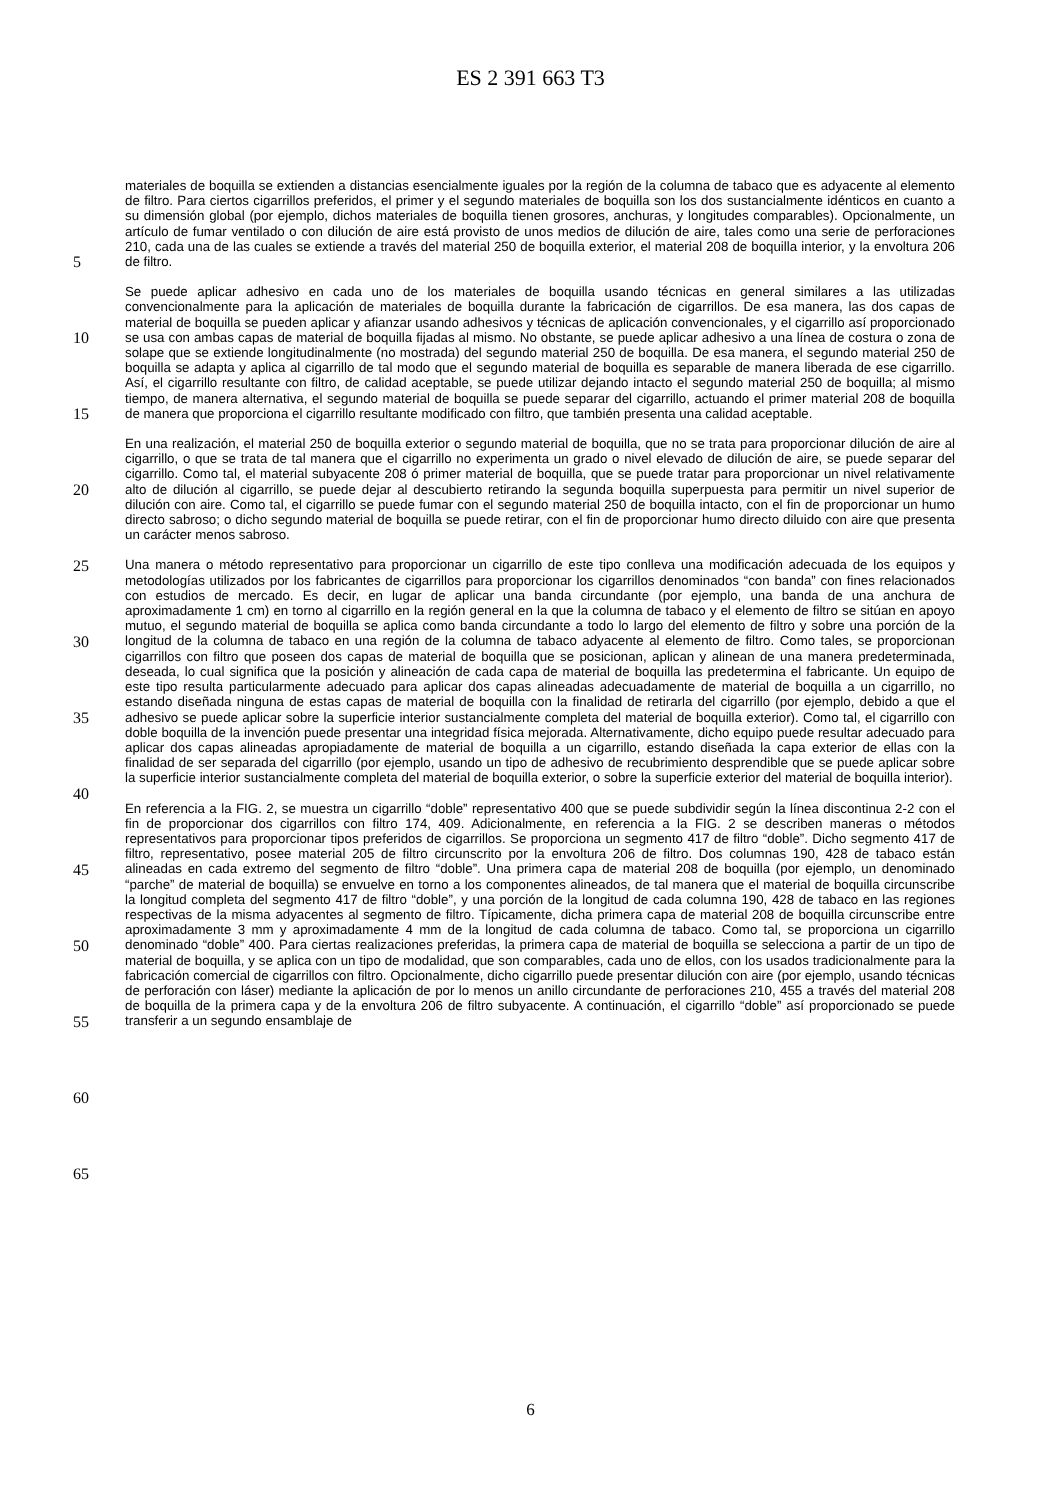ES 2 391 663 T3
materiales de boquilla se extienden a distancias esencialmente iguales por la región de la columna de tabaco que es adyacente al elemento de filtro. Para ciertos cigarrillos preferidos, el primer y el segundo materiales de boquilla son los dos sustancialmente idénticos en cuanto a su dimensión global (por ejemplo, dichos materiales de boquilla tienen grosores, anchuras, y longitudes comparables). Opcionalmente, un artículo de fumar ventilado o con dilución de aire
5
está provisto de unos medios de dilución de aire, tales como una serie de perforaciones 210, cada una de las cuales se extiende a través del material 250 de boquilla exterior, el material 208 de boquilla interior, y la envoltura 206 de filtro.
Se puede aplicar adhesivo en cada uno de los materiales de boquilla usando técnicas en general similares a las
10
utilizadas convencionalmente para la aplicación de materiales de boquilla durante la fabricación de cigarrillos. De esa manera, las dos capas de material de boquilla se pueden aplicar y afianzar usando adhesivos y técnicas de aplicación convencionales, y el cigarrillo así proporcionado se usa con ambas capas de material de boquilla fijadas al mismo. No obstante, se puede aplicar adhesivo a una línea de costura o zona de solape que se extiende longitudinalmente (no mostrada) del segundo material 250 de boquilla. De esa manera, el segundo material 250 de
15
boquilla se adapta y aplica al cigarrillo de tal modo que el segundo material de boquilla es separable de manera liberada de ese cigarrillo. Así, el cigarrillo resultante con filtro, de calidad aceptable, se puede utilizar dejando intacto el segundo material 250 de boquilla; al mismo tiempo, de manera alternativa, el segundo material de boquilla se puede separar del cigarrillo, actuando el primer material 208 de boquilla de manera que proporciona el cigarrillo resultante modificado con filtro, que también presenta una calidad aceptable.
20
En una realización, el material 250 de boquilla exterior o segundo material de boquilla, que no se trata para proporcionar dilución de aire al cigarrillo, o que se trata de tal manera que el cigarrillo no experimenta un grado o nivel elevado de dilución de aire, se puede separar del cigarrillo. Como tal, el material subyacente 208 ó primer material de boquilla, que se puede tratar para proporcionar un nivel relativamente alto de dilución al cigarrillo, se
25
puede dejar al descubierto retirando la segunda boquilla superpuesta para permitir un nivel superior de dilución con aire. Como tal, el cigarrillo se puede fumar con el segundo material 250 de boquilla intacto, con el fin de proporcionar un humo directo sabroso; o dicho segundo material de boquilla se puede retirar, con el fin de proporcionar humo directo diluido con aire que presenta un carácter menos sabroso.
30
Una manera o método representativo para proporcionar un cigarrillo de este tipo conlleva una modificación adecuada de los equipos y metodologías utilizados por los fabricantes de cigarrillos para proporcionar los cigarrillos denominados “con banda” con fines relacionados con estudios de mercado. Es decir, en lugar de aplicar una banda circundante (por ejemplo, una banda de una anchura de aproximadamente 1 cm) en torno al cigarrillo en la región general en la que la columna de tabaco y el elemento de filtro se sitúan en apoyo mutuo, el segundo material de
35
boquilla se aplica como banda circundante a todo lo largo del elemento de filtro y sobre una porción de la longitud de la columna de tabaco en una región de la columna de tabaco adyacente al elemento de filtro. Como tales, se proporcionan cigarrillos con filtro que poseen dos capas de material de boquilla que se posicionan, aplican y alinean de una manera predeterminada, deseada, lo cual significa que la posición y alineación de cada capa de material de boquilla las predetermina el fabricante. Un equipo de este tipo resulta particularmente adecuado para aplicar dos
40
capas alineadas adecuadamente de material de boquilla a un cigarrillo, no estando diseñada ninguna de estas capas de material de boquilla con la finalidad de retirarla del cigarrillo (por ejemplo, debido a que el adhesivo se puede aplicar sobre la superficie interior sustancialmente completa del material de boquilla exterior). Como tal, el cigarrillo con doble boquilla de la invención puede presentar una integridad física mejorada. Alternativamente, dicho equipo puede resultar adecuado para aplicar dos capas alineadas apropiadamente de material de boquilla a un cigarrillo,
45
estando diseñada la capa exterior de ellas con la finalidad de ser separada del cigarrillo (por ejemplo, usando un tipo de adhesivo de recubrimiento desprendible que se puede aplicar sobre la superficie interior sustancialmente completa del material de boquilla exterior, o sobre la superficie exterior del material de boquilla interior).
En referencia a la FIG. 2, se muestra un cigarrillo “doble” representativo 400 que se puede subdividir según la línea
50
discontinua 2-2 con el fin de proporcionar dos cigarrillos con filtro 174, 409. Adicionalmente, en referencia a la FIG. 2 se describen maneras o métodos representativos para proporcionar tipos preferidos de cigarrillos. Se proporciona un segmento 417 de filtro “doble”. Dicho segmento 417 de filtro, representativo, posee material 205 de filtro circunscrito por la envoltura 206 de filtro. Dos columnas 190, 428 de tabaco están alineadas en cada extremo del segmento de filtro “doble”. Una primera capa de material 208 de boquilla (por ejemplo, un denominado “parche” de material de
55
boquilla) se envuelve en torno a los componentes alineados, de tal manera que el material de boquilla circunscribe la longitud completa del segmento 417 de filtro “doble”, y una porción de la longitud de cada columna 190, 428 de tabaco en las regiones respectivas de la misma adyacentes al segmento de filtro. Típicamente, dicha primera capa de material 208 de boquilla circunscribe entre aproximadamente 3 mm y aproximadamente 4 mm de la longitud de cada columna de tabaco. Como tal, se proporciona un cigarrillo denominado “doble” 400. Para ciertas realizaciones
60
preferidas, la primera capa de material de boquilla se selecciona a partir de un tipo de material de boquilla, y se aplica con un tipo de modalidad, que son comparables, cada uno de ellos, con los usados tradicionalmente para la fabricación comercial de cigarrillos con filtro. Opcionalmente, dicho cigarrillo puede presentar dilución con aire (por ejemplo, usando técnicas de perforación con láser) mediante la aplicación de por lo menos un anillo circundante de perforaciones 210, 455 a través del material 208 de boquilla de la primera capa y de la envoltura 206 de filtro
65
subyacente. A continuación, el cigarrillo “doble” así proporcionado se puede transferir a un segundo ensamblaje de
6